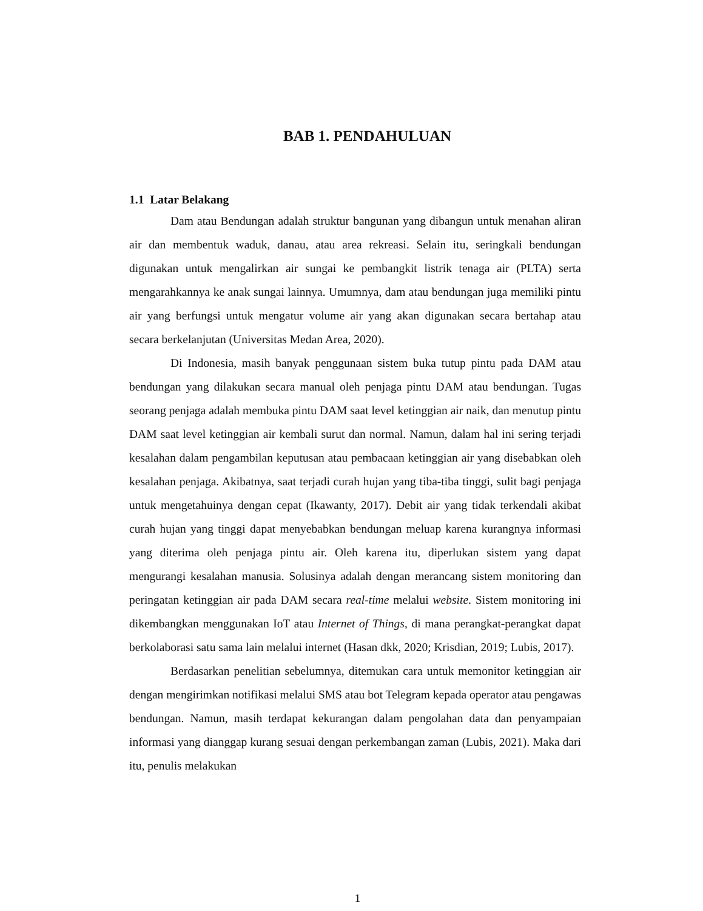BAB 1. PENDAHULUAN
1.1 Latar Belakang
Dam atau Bendungan adalah struktur bangunan yang dibangun untuk menahan aliran air dan membentuk waduk, danau, atau area rekreasi. Selain itu, seringkali bendungan digunakan untuk mengalirkan air sungai ke pembangkit listrik tenaga air (PLTA) serta mengarahkannya ke anak sungai lainnya. Umumnya, dam atau bendungan juga memiliki pintu air yang berfungsi untuk mengatur volume air yang akan digunakan secara bertahap atau secara berkelanjutan (Universitas Medan Area, 2020).
Di Indonesia, masih banyak penggunaan sistem buka tutup pintu pada DAM atau bendungan yang dilakukan secara manual oleh penjaga pintu DAM atau bendungan. Tugas seorang penjaga adalah membuka pintu DAM saat level ketinggian air naik, dan menutup pintu DAM saat level ketinggian air kembali surut dan normal. Namun, dalam hal ini sering terjadi kesalahan dalam pengambilan keputusan atau pembacaan ketinggian air yang disebabkan oleh kesalahan penjaga. Akibatnya, saat terjadi curah hujan yang tiba-tiba tinggi, sulit bagi penjaga untuk mengetahuinya dengan cepat (Ikawanty, 2017). Debit air yang tidak terkendali akibat curah hujan yang tinggi dapat menyebabkan bendungan meluap karena kurangnya informasi yang diterima oleh penjaga pintu air. Oleh karena itu, diperlukan sistem yang dapat mengurangi kesalahan manusia. Solusinya adalah dengan merancang sistem monitoring dan peringatan ketinggian air pada DAM secara real-time melalui website. Sistem monitoring ini dikembangkan menggunakan IoT atau Internet of Things, di mana perangkat-perangkat dapat berkolaborasi satu sama lain melalui internet (Hasan dkk, 2020; Krisdian, 2019; Lubis, 2017).
Berdasarkan penelitian sebelumnya, ditemukan cara untuk memonitor ketinggian air dengan mengirimkan notifikasi melalui SMS atau bot Telegram kepada operator atau pengawas bendungan. Namun, masih terdapat kekurangan dalam pengolahan data dan penyampaian informasi yang dianggap kurang sesuai dengan perkembangan zaman (Lubis, 2021). Maka dari itu, penulis melakukan
1